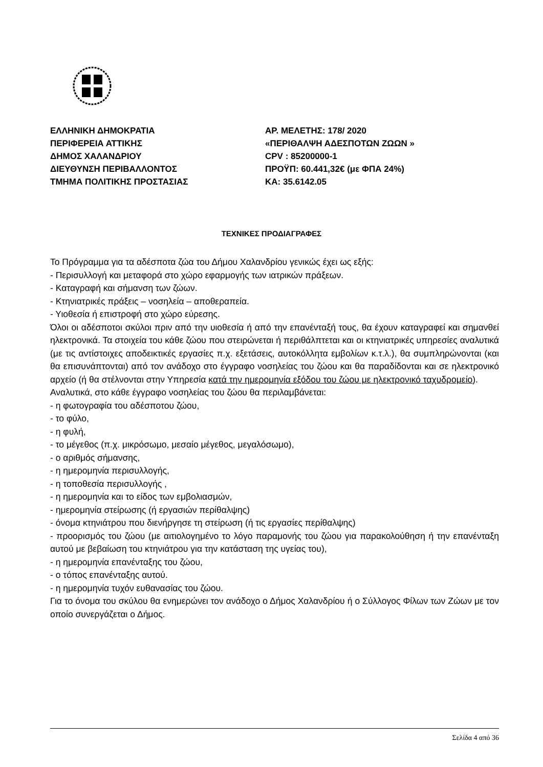ΕΛΛΗΝΙΚΗ ΔΗΜΟΚΡΑΤΙΑ ΑΡ. ΜΕΛΕΤΗΣ: 178/ 2020
ΠΕΡΙΦΕΡΕΙΑ ΑΤΤΙΚΗΣ «ΠΕΡΙΘΑΛΨΗ ΑΔΕΣΠΟΤΩΝ ΖΩΩΝ »
ΔΗΜΟΣ ΧΑΛΑΝΔΡΙΟΥ CPV : 85200000-1
ΔΙΕΥΘΥΝΣΗ ΠΕΡΙΒΑΛΛΟΝΤΟΣ ΠΡΟΫΠ: 60.441,32€ (με ΦΠΑ 24%)
ΤΜΗΜΑ ΠΟΛΙΤΙΚΗΣ ΠΡΟΣΤΑΣΙΑΣ ΚΑ: 35.6142.05
ΤΕΧΝΙΚΕΣ ΠΡΟΔΙΑΓΡΑΦΕΣ
Το Πρόγραμμα για τα αδέσποτα ζώα του Δήμου Χαλανδρίου γενικώς έχει ως εξής:
- Περισυλλογή και μεταφορά στο χώρο εφαρμογής των ιατρικών πράξεων.
- Καταγραφή και σήμανση των ζώων.
- Κτηνιατρικές πράξεις – νοσηλεία – αποθεραπεία.
- Υιοθεσία ή επιστροφή στο χώρο εύρεσης.
Όλοι οι αδέσποτοι σκύλοι πριν από την υιοθεσία ή από την επανένταξή τους, θα έχουν καταγραφεί και σημανθεί ηλεκτρονικά. Τα στοιχεία του κάθε ζώου που στειρώνεται ή περιθάλπτεται και οι κτηνιατρικές υπηρεσίες αναλυτικά (με τις αντίστοιχες αποδεικτικές εργασίες π.χ. εξετάσεις, αυτοκόλλητα εμβολίων κ.τ.λ.), θα συμπληρώνονται (και θα επισυνάπτονται) από τον ανάδοχο στο έγγραφο νοσηλείας του ζώου και θα παραδίδονται και σε ηλεκτρονικό αρχείο (ή θα στέλνονται στην Υπηρεσία κατά την ημερομηνία εξόδου του ζώου με ηλεκτρονικό ταχυδρομείο).
Αναλυτικά, στο κάθε έγγραφο νοσηλείας του ζώου θα περιλαμβάνεται:
- η φωτογραφία του αδέσποτου ζώου,
- το φύλο,
- η φυλή,
- το μέγεθος (π.χ. μικρόσωμο, μεσαίο μέγεθος, μεγαλόσωμο),
- ο αριθμός σήμανσης,
- η ημερομηνία περισυλλογής,
- η τοποθεσία περισυλλογής ,
- η ημερομηνία και το είδος των εμβολιασμών,
- ημερομηνία στείρωσης (ή εργασιών περίθαλψης)
- όνομα κτηνιάτρου που διενήργησε τη στείρωση (ή τις εργασίες περίθαλψης)
- προορισμός του ζώου (με αιτιολογημένο το λόγο παραμονής του ζώου για παρακολούθηση ή την επανένταξη αυτού με βεβαίωση του κτηνιάτρου για την κατάσταση της υγείας του),
- η ημερομηνία επανένταξης του ζώου,
- ο τόπος επανένταξης αυτού.
- η ημερομηνία τυχόν ευθανασίας του ζώου.
Για το όνομα του σκύλου θα ενημερώνει τον ανάδοχο ο Δήμος Χαλανδρίου ή ο Σύλλογος Φίλων των Ζώων με τον οποίο συνεργάζεται ο Δήμος.
Σελίδα 4 από 36